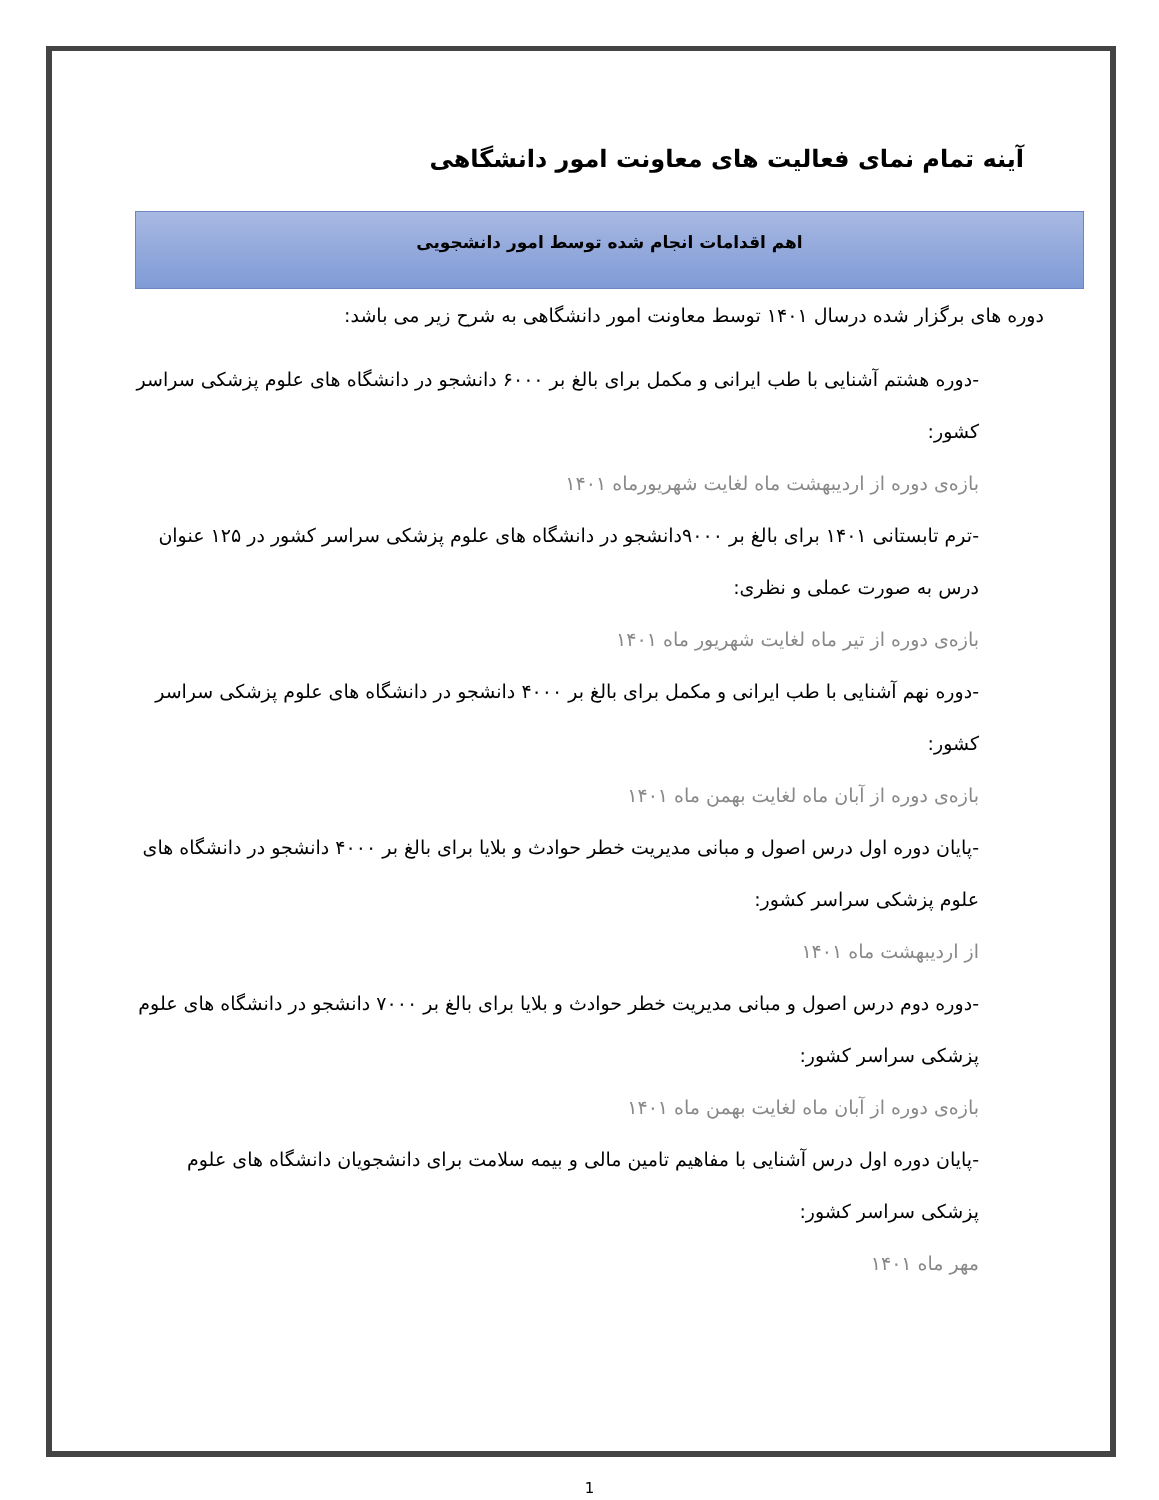آینه تمام نمای فعالیت های معاونت امور دانشگاهی
اهم اقدامات انجام شده توسط امور دانشجویی
دوره های برگزار شده درسال ۱۴۰۱ توسط معاونت امور دانشگاهی به شرح زیر می باشد:
-دوره هشتم آشنایی با طب ایرانی و مکمل برای بالغ بر ۶۰۰۰ دانشجو در دانشگاه های علوم پزشکی سراسر کشور:
بازه‌ی دوره از اردیبهشت ماه لغایت شهریورماه ۱۴۰۱
-ترم تابستانی ۱۴۰۱ برای بالغ بر ۹۰۰۰دانشجو در دانشگاه های علوم پزشکی سراسر کشور در ۱۲۵ عنوان درس به صورت عملی و نظری:
بازه‌ی دوره از تیر ماه لغایت شهریور ماه ۱۴۰۱
-دوره نهم آشنایی با طب ایرانی و مکمل برای بالغ بر ۴۰۰۰ دانشجو در دانشگاه های علوم پزشکی سراسر کشور:
بازه‌ی دوره از آبان ماه لغایت بهمن ماه ۱۴۰۱
-پایان دوره اول درس اصول و مبانی مدیریت خطر حوادث و بلایا برای بالغ بر ۴۰۰۰ دانشجو در دانشگاه های علوم پزشکی سراسر کشور:
از اردیبهشت ماه ۱۴۰۱
-دوره دوم درس اصول و مبانی مدیریت خطر حوادث و بلایا برای بالغ بر ۷۰۰۰ دانشجو در دانشگاه های علوم پزشکی سراسر کشور:
بازه‌ی دوره از آبان ماه لغایت بهمن ماه ۱۴۰۱
-پایان دوره اول درس آشنایی با مفاهیم تامین مالی و بیمه سلامت برای دانشجویان دانشگاه های علوم پزشکی سراسر کشور:
مهر ماه ۱۴۰۱
1